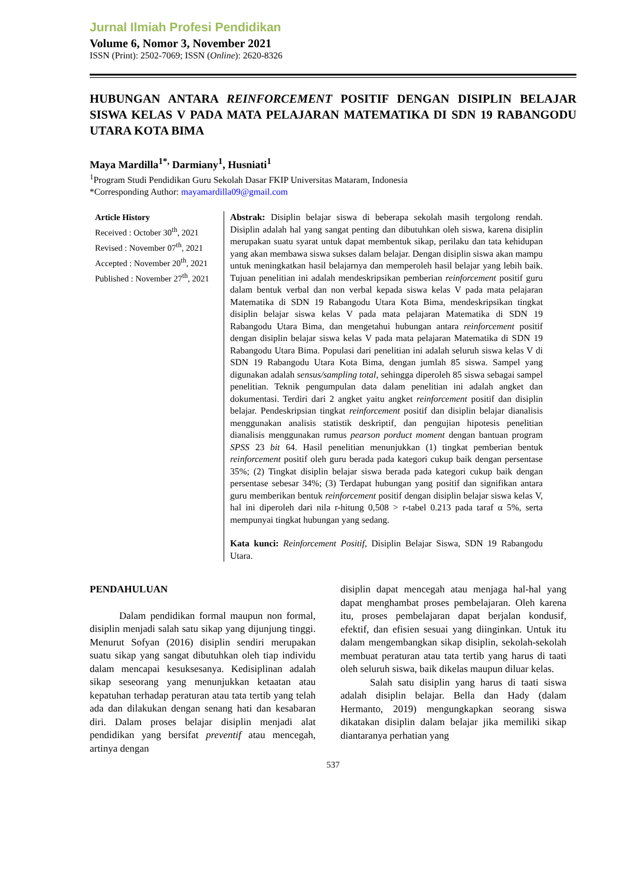Jurnal Ilmiah Profesi Pendidikan
Volume 6, Nomor 3, November 2021
ISSN (Print): 2502-7069; ISSN (Online): 2620-8326
HUBUNGAN ANTARA REINFORCEMENT POSITIF DENGAN DISIPLIN BELAJAR SISWA KELAS V PADA MATA PELAJARAN MATEMATIKA DI SDN 19 RABANGODU UTARA KOTA BIMA
Maya Mardilla<sup>1*,</sup> Darmiany<sup>1</sup>, Husniati<sup>1</sup>
<sup>1</sup> Program Studi Pendidikan Guru Sekolah Dasar FKIP Universitas Mataram, Indonesia
*Corresponding Author: mayamardilla09@gmail.com
Article History
Received : October 30<sup>th</sup>, 2021
Revised : November 07<sup>th</sup>, 2021
Accepted : November 20<sup>th</sup>, 2021
Published : November 27<sup>th</sup>, 2021
Abstrak: Disiplin belajar siswa di beberapa sekolah masih tergolong rendah. Disiplin adalah hal yang sangat penting dan dibutuhkan oleh siswa, karena disiplin merupakan suatu syarat untuk dapat membentuk sikap, perilaku dan tata kehidupan yang akan membawa siswa sukses dalam belajar. Dengan disiplin siswa akan mampu untuk meningkatkan hasil belajarnya dan memperoleh hasil belajar yang lebih baik. Tujuan penelitian ini adalah mendeskripsikan pemberian reinforcement positif guru dalam bentuk verbal dan non verbal kepada siswa kelas V pada mata pelajaran Matematika di SDN 19 Rabangodu Utara Kota Bima, mendeskripsikan tingkat disiplin belajar siswa kelas V pada mata pelajaran Matematika di SDN 19 Rabangodu Utara Bima, dan mengetahui hubungan antara reinforcement positif dengan disiplin belajar siswa kelas V pada mata pelajaran Matematika di SDN 19 Rabangodu Utara Bima. Populasi dari penelitian ini adalah seluruh siswa kelas V di SDN 19 Rabangodu Utara Kota Bima, dengan jumlah 85 siswa. Sampel yang digunakan adalah sensus/sampling total, sehingga diperoleh 85 siswa sebagai sampel penelitian. Teknik pengumpulan data dalam penelitian ini adalah angket dan dokumentasi. Terdiri dari 2 angket yaitu angket reinforcement positif dan disiplin belajar. Pendeskripsian tingkat reinforcement positif dan disiplin belajar dianalisis menggunakan analisis statistik deskriptif, dan pengujian hipotesis penelitian dianalisis menggunakan rumus pearson porduct moment dengan bantuan program SPSS 23 bit 64. Hasil penelitian menunjukkan (1) tingkat pemberian bentuk reinforcement positif oleh guru berada pada kategori cukup baik dengan persentase 35%; (2) Tingkat disiplin belajar siswa berada pada kategori cukup baik dengan persentase sebesar 34%; (3) Terdapat hubungan yang positif dan signifikan antara guru memberikan bentuk reinforcement positif dengan disiplin belajar siswa kelas V, hal ini diperoleh dari nila r-hitung 0,508 > r-tabel 0.213 pada taraf α 5%, serta mempunyai tingkat hubungan yang sedang.
Kata kunci: Reinforcement Positif, Disiplin Belajar Siswa, SDN 19 Rabangodu Utara.
PENDAHULUAN
Dalam pendidikan formal maupun non formal, disiplin menjadi salah satu sikap yang dijunjung tinggi. Menurut Sofyan (2016) disiplin sendiri merupakan suatu sikap yang sangat dibutuhkan oleh tiap individu dalam mencapai kesuksesanya. Kedisiplinan adalah sikap seseorang yang menunjukkan ketaatan atau kepatuhan terhadap peraturan atau tata tertib yang telah ada dan dilakukan dengan senang hati dan kesabaran diri. Dalam proses belajar disiplin menjadi alat pendidikan yang bersifat preventif atau mencegah, artinya dengan
disiplin dapat mencegah atau menjaga hal-hal yang dapat menghambat proses pembelajaran. Oleh karena itu, proses pembelajaran dapat berjalan kondusif, efektif, dan efisien sesuai yang diinginkan. Untuk itu dalam mengembangkan sikap disiplin, sekolah-sekolah membuat peraturan atau tata tertib yang harus di taati oleh seluruh siswa, baik dikelas maupun diluar kelas.
Salah satu disiplin yang harus di taati siswa adalah disiplin belajar. Bella dan Hady (dalam Hermanto, 2019) mengungkapkan seorang siswa dikatakan disiplin dalam belajar jika memiliki sikap diantaranya perhatian yang
537